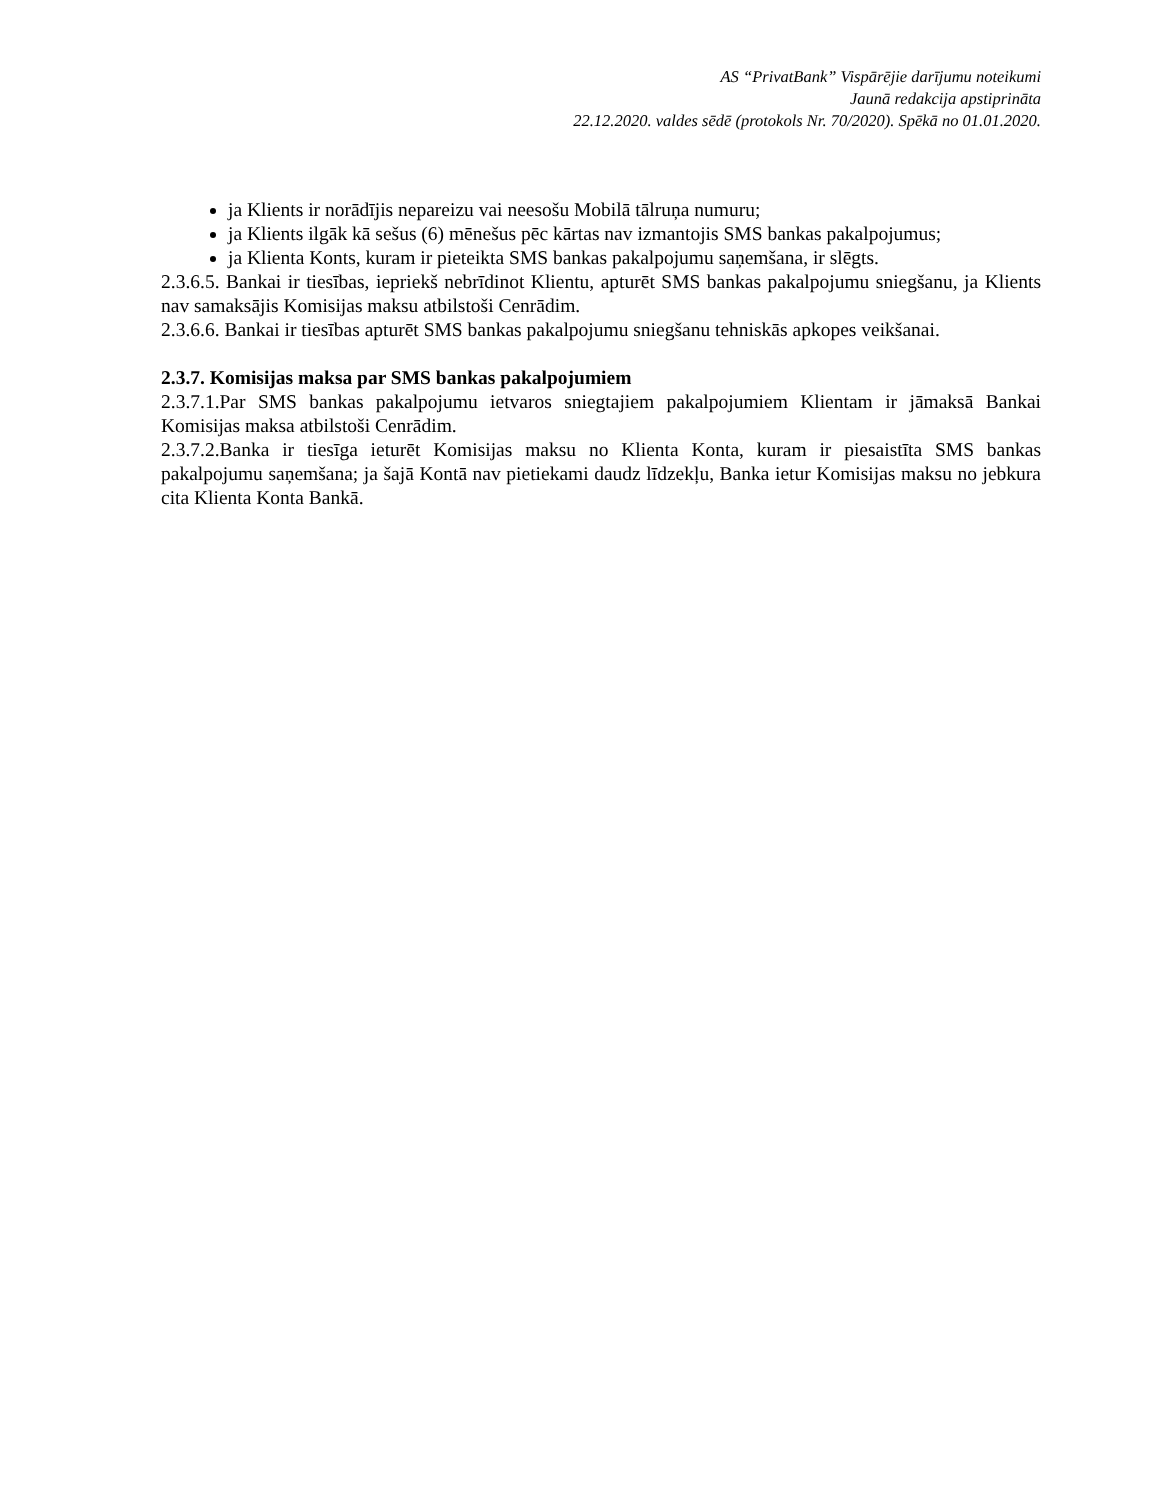AS “PrivatBank” Vispārējie darījumu noteikumi
Jaunā redakcija apstiprināta
22.12.2020. valdes sēdē (protokols Nr. 70/2020). Spēkā no 01.01.2020.
ja Klients ir norādījis nepareizu vai neesošu Mobilā tālruņa numuru;
ja Klients ilgāk kā sešus (6) mēnešus pēc kārtas nav izmantojis SMS bankas pakalpojumus;
ja Klienta Konts, kuram ir pieteikta SMS bankas pakalpojumu saņemšana, ir slēgts.
2.3.6.5. Bankai ir tiesības, iepriekš nebrīdinot Klientu, apturēt SMS bankas pakalpojumu sniegšanu, ja Klients nav samaksājis Komisijas maksu atbilstoši Cenrādim.
2.3.6.6. Bankai ir tiesības apturēt SMS bankas pakalpojumu sniegšanu tehniskās apkopes veikšanai.
2.3.7. Komisijas maksa par SMS bankas pakalpojumiem
2.3.7.1.Par SMS bankas pakalpojumu ietvaros sniegtajiem pakalpojumiem Klientam ir jāmaksā Bankai Komisijas maksa atbilstoši Cenrādim.
2.3.7.2.Banka ir tiesīga ieturēt Komisijas maksu no Klienta Konta, kuram ir piesaistīta SMS bankas pakalpojumu saņemšana; ja šajā Kontā nav pietiekami daudz līdzekļu, Banka ietur Komisijas maksu no jebkura cita Klienta Konta Bankā.